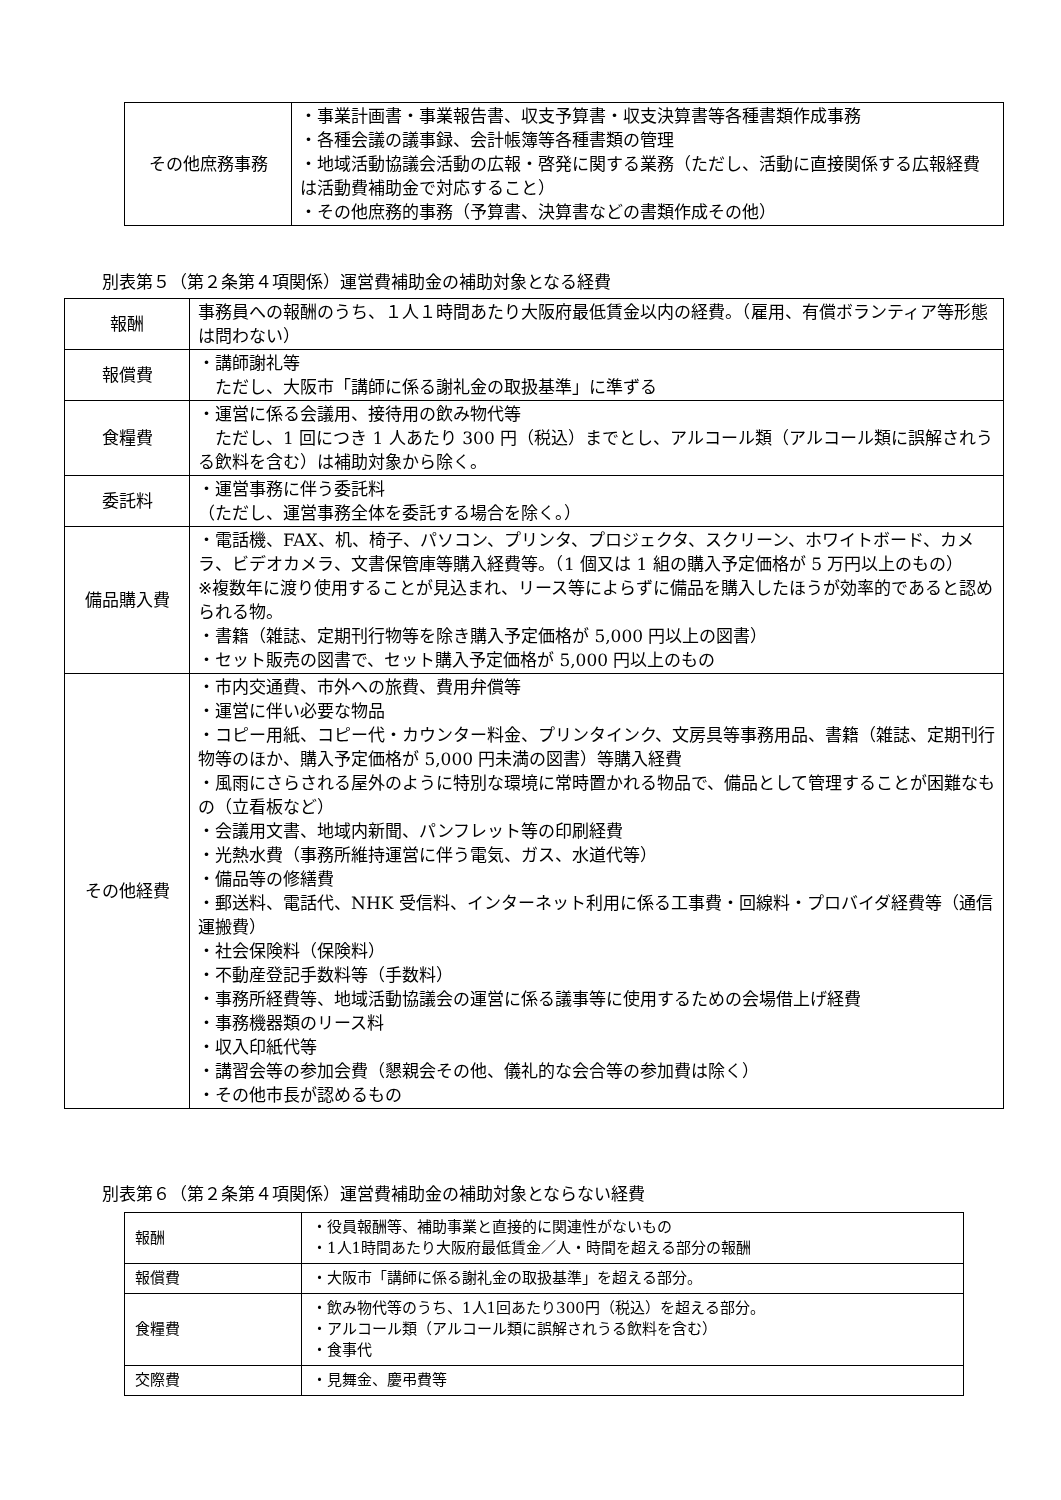| その他庶務事務 | ・事業計画書・事業報告書、収支予算書・収支決算書等各種書類作成事務 ・各種会議の議事録、会計帳簿等各種書類の管理 ・地域活動協議会活動の広報・啓発に関する業務（ただし、活動に直接関係する広報経費は活動費補助金で対応すること） ・その他庶務的事務（予算書、決算書などの書類作成その他） |
別表第５（第２条第４項関係）運営費補助金の補助対象となる経費
| 報酬 | 事務員への報酬のうち、１人１時間あたり大阪府最低賃金以内の経費。（雇用、有償ボランティア等形態は問わない） |
| 報償費 | ・講師謝礼等 ただし、大阪市「講師に係る謝礼金の取扱基準」に準ずる |
| 食糧費 | ・運営に係る会議用、接待用の飲み物代等 ただし、1 回につき 1 人あたり 300 円（税込）までとし、アルコール類（アルコール類に誤解されうる飲料を含む）は補助対象から除く。 |
| 委託料 | ・運営事務に伴う委託料 （ただし、運営事務全体を委託する場合を除く。） |
| 備品購入費 | ・電話機、FAX、机、椅子、パソコン、プリンタ、プロジェクタ、スクリーン、ホワイトボード、カメラ、ビデオカメラ、文書保管庫等購入経費等。（1 個又は 1 組の購入予定価格が 5 万円以上のもの） ※複数年に渡り使用することが見込まれ、リース等によらずに備品を購入したほうが効率的であると認められる物。 ・書籍（雑誌、定期刊行物等を除き購入予定価格が 5,000 円以上の図書） ・セット販売の図書で、セット購入予定価格が 5,000 円以上のもの |
| その他経費 | ・市内交通費、市外への旅費、費用弁償等 ・運営に伴い必要な物品 ・コピー用紙、コピー代・カウンター料金、プリンタインク、文房具等事務用品、書籍（雑誌、定期刊行物等のほか、購入予定価格が 5,000 円未満の図書）等購入経費 ・風雨にさらされる屋外のように特別な環境に常時置かれる物品で、備品として管理することが困難なもの（立看板など） ・会議用文書、地域内新聞、パンフレット等の印刷経費 ・光熱水費（事務所維持運営に伴う電気、ガス、水道代等） ・備品等の修繕費 ・郵送料、電話代、NHK 受信料、インターネット利用に係る工事費・回線料・プロバイダ経費等（通信運搬費） ・社会保険料（保険料） ・不動産登記手数料等（手数料） ・事務所経費等、地域活動協議会の運営に係る議事等に使用するための会場借上げ経費 ・事務機器類のリース料 ・収入印紙代等 ・講習会等の参加会費（懇親会その他、儀礼的な会合等の参加費は除く） ・その他市長が認めるもの |
別表第６（第２条第４項関係）運営費補助金の補助対象とならない経費
| 報酬 | ・役員報酬等、補助事業と直接的に関連性がないもの ・1人1時間あたり大阪府最低賃金／人・時間を超える部分の報酬 |
| 報償費 | ・大阪市「講師に係る謝礼金の取扱基準」を超える部分。 |
| 食糧費 | ・飲み物代等のうち、1人1回あたり300円（税込）を超える部分。 ・アルコール類（アルコール類に誤解されうる飲料を含む） ・食事代 |
| 交際費 | ・見舞金、慶弔費等 |